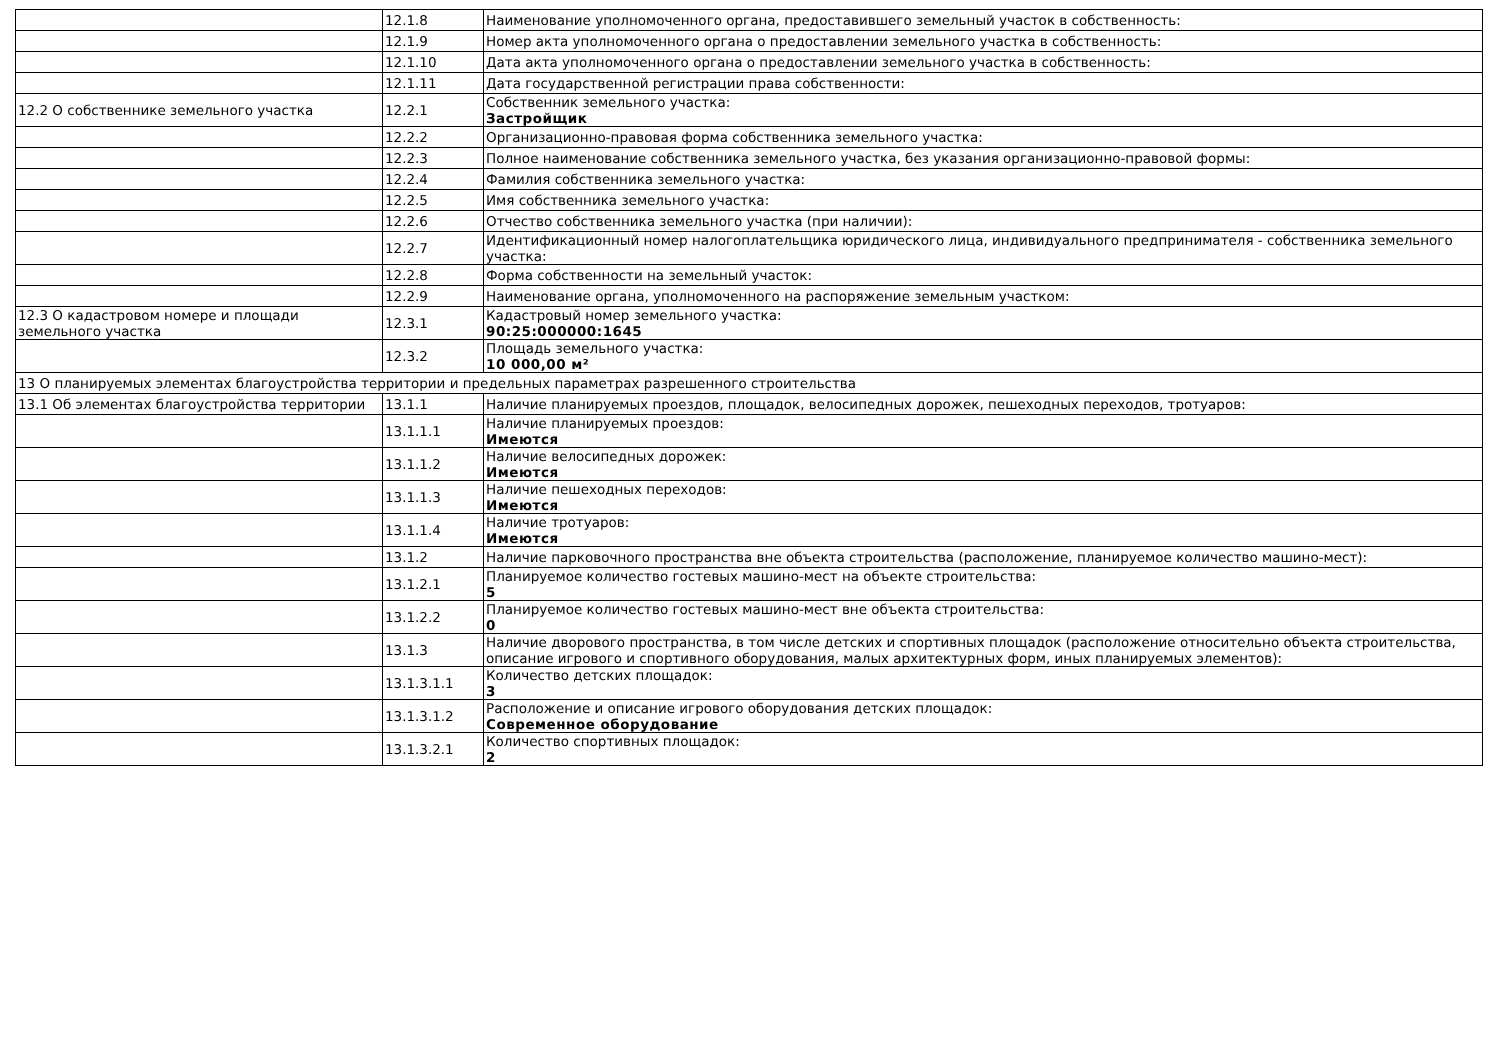| | 12.1.8 | Наименование уполномоченного органа, предоставившего земельный участок в собственность: |
| | 12.1.9 | Номер акта уполномоченного органа о предоставлении земельного участка в собственность: |
| | 12.1.10 | Дата акта уполномоченного органа о предоставлении земельного участка в собственность: |
| | 12.1.11 | Дата государственной регистрации права собственности: |
| 12.2 О собственнике земельного участка | 12.2.1 | Собственник земельного участка: Застройщик |
| | 12.2.2 | Организационно-правовая форма собственника земельного участка: |
| | 12.2.3 | Полное наименование собственника земельного участка, без указания организационно-правовой формы: |
| | 12.2.4 | Фамилия собственника земельного участка: |
| | 12.2.5 | Имя собственника земельного участка: |
| | 12.2.6 | Отчество собственника земельного участка (при наличии): |
| | 12.2.7 | Идентификационный номер налогоплательщика юридического лица, индивидуального предпринимателя - собственника земельного участка: |
| | 12.2.8 | Форма собственности на земельный участок: |
| | 12.2.9 | Наименование органа, уполномоченного на распоряжение земельным участком: |
| 12.3 О кадастровом номере и площади земельного участка | 12.3.1 | Кадастровый номер земельного участка: 90:25:000000:1645 |
| | 12.3.2 | Площадь земельного участка: 10 000,00 м² |
| 13 О планируемых элементах благоустройства территории и предельных параметрах разрешенного строительства | | |
| 13.1 Об элементах благоустройства территории | 13.1.1 | Наличие планируемых проездов, площадок, велосипедных дорожек, пешеходных переходов, тротуаров: |
| | 13.1.1.1 | Наличие планируемых проездов: Имеются |
| | 13.1.1.2 | Наличие велосипедных дорожек: Имеются |
| | 13.1.1.3 | Наличие пешеходных переходов: Имеются |
| | 13.1.1.4 | Наличие тротуаров: Имеются |
| | 13.1.2 | Наличие парковочного пространства вне объекта строительства (расположение, планируемое количество машино-мест): |
| | 13.1.2.1 | Планируемое количество гостевых машино-мест на объекте строительства: 5 |
| | 13.1.2.2 | Планируемое количество гостевых машино-мест вне объекта строительства: 0 |
| | 13.1.3 | Наличие дворового пространства, в том числе детских и спортивных площадок (расположение относительно объекта строительства, описание игрового и спортивного оборудования, малых архитектурных форм, иных планируемых элементов): |
| | 13.1.3.1.1 | Количество детских площадок: 3 |
| | 13.1.3.1.2 | Расположение и описание игрового оборудования детских площадок: Современное оборудование |
| | 13.1.3.2.1 | Количество спортивных площадок: 2 |